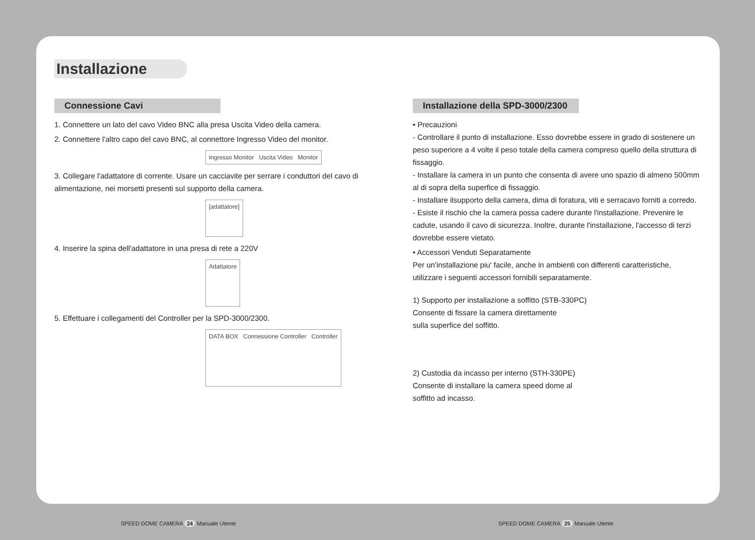Installazione
Connessione Cavi
1. Connettere un lato del cavo Video BNC alla presa Uscita Video della camera.
2. Connettere l'altro capo del cavo BNC, al connettore Ingresso Video del monitor.
Ingresso Monitor Uscita Video Monitor
3. Collegare l'adattatore di corrente. Usare un cacciavite per serrare i conduttori del cavo di alimentazione, nei morsetti presenti sul supporto della camera.
[adattatore]
4. Inserire la spina dell'adattatore in una presa di rete a 220V
Adattatore
5. Effettuare i collegamenti del Controller per la SPD-3000/2300.
DATA BOX Connessione Controller Controller
Installazione della SPD-3000/2300
• Precauzioni
- Controllare il punto di installazione. Esso dovrebbe essere in grado di sostenere un peso superiore a 4 volte il peso totale della camera compreso quello della struttura di fissaggio.
- Installare la camera in un punto che consenta di avere uno spazio di almeno 500mm al di sopra della superfice di fissaggio.
- Installare ilsupporto della camera, dima di foratura, viti e serracavo forniti a corredo.
- Esiste il rischio che la camera possa cadere durante l'installazione. Prevenire le cadute, usando il cavo di sicurezza. Inoltre, durante l'installazione, l'accesso di terzi dovrebbe essere vietato.
• Accessori Venduti Separatamente
Per un'installazione piu' facile, anche in ambienti con differenti caratteristiche, utilizzare i seguenti accessori fornibili separatamente.
1) Supporto per installazione a soffitto (STB-330PC)
Consente di fissare la camera direttamente
sulla superfice del soffitto.
2) Custodia da incasso per interno (STH-330PE)
Consente di installare la camera speed dome al
soffitto ad incasso.
SPEED DOME CAMERA 24 Manuale Utente
SPEED DOME CAMERA 25 Manuale Utente